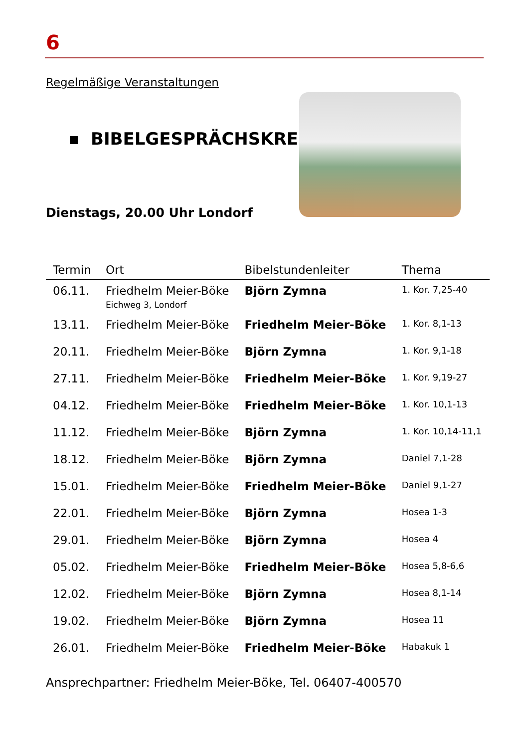6
Regelmäßige Veranstaltungen
BIBELGESPRÄCHSKREISE
Dienstags, 20.00 Uhr Londorf
| Termin | Ort | Bibelstundenleiter | Thema |
| --- | --- | --- | --- |
| 06.11. | Friedhelm Meier-Böke Eichweg 3, Londorf | Björn Zymna | 1. Kor. 7,25-40 |
| 13.11. | Friedhelm Meier-Böke | Friedhelm Meier-Böke | 1. Kor. 8,1-13 |
| 20.11. | Friedhelm Meier-Böke | Björn Zymna | 1. Kor. 9,1-18 |
| 27.11. | Friedhelm Meier-Böke | Friedhelm Meier-Böke | 1. Kor. 9,19-27 |
| 04.12. | Friedhelm Meier-Böke | Friedhelm Meier-Böke | 1. Kor. 10,1-13 |
| 11.12. | Friedhelm Meier-Böke | Björn Zymna | 1. Kor. 10,14-11,1 |
| 18.12. | Friedhelm Meier-Böke | Björn Zymna | Daniel 7,1-28 |
| 15.01. | Friedhelm Meier-Böke | Friedhelm Meier-Böke | Daniel 9,1-27 |
| 22.01. | Friedhelm Meier-Böke | Björn Zymna | Hosea 1-3 |
| 29.01. | Friedhelm Meier-Böke | Björn Zymna | Hosea 4 |
| 05.02. | Friedhelm Meier-Böke | Friedhelm Meier-Böke | Hosea 5,8-6,6 |
| 12.02. | Friedhelm Meier-Böke | Björn Zymna | Hosea 8,1-14 |
| 19.02. | Friedhelm Meier-Böke | Björn Zymna | Hosea 11 |
| 26.01. | Friedhelm Meier-Böke | Friedhelm Meier-Böke | Habakuk 1 |
Ansprechpartner: Friedhelm Meier-Böke, Tel. 06407-400570